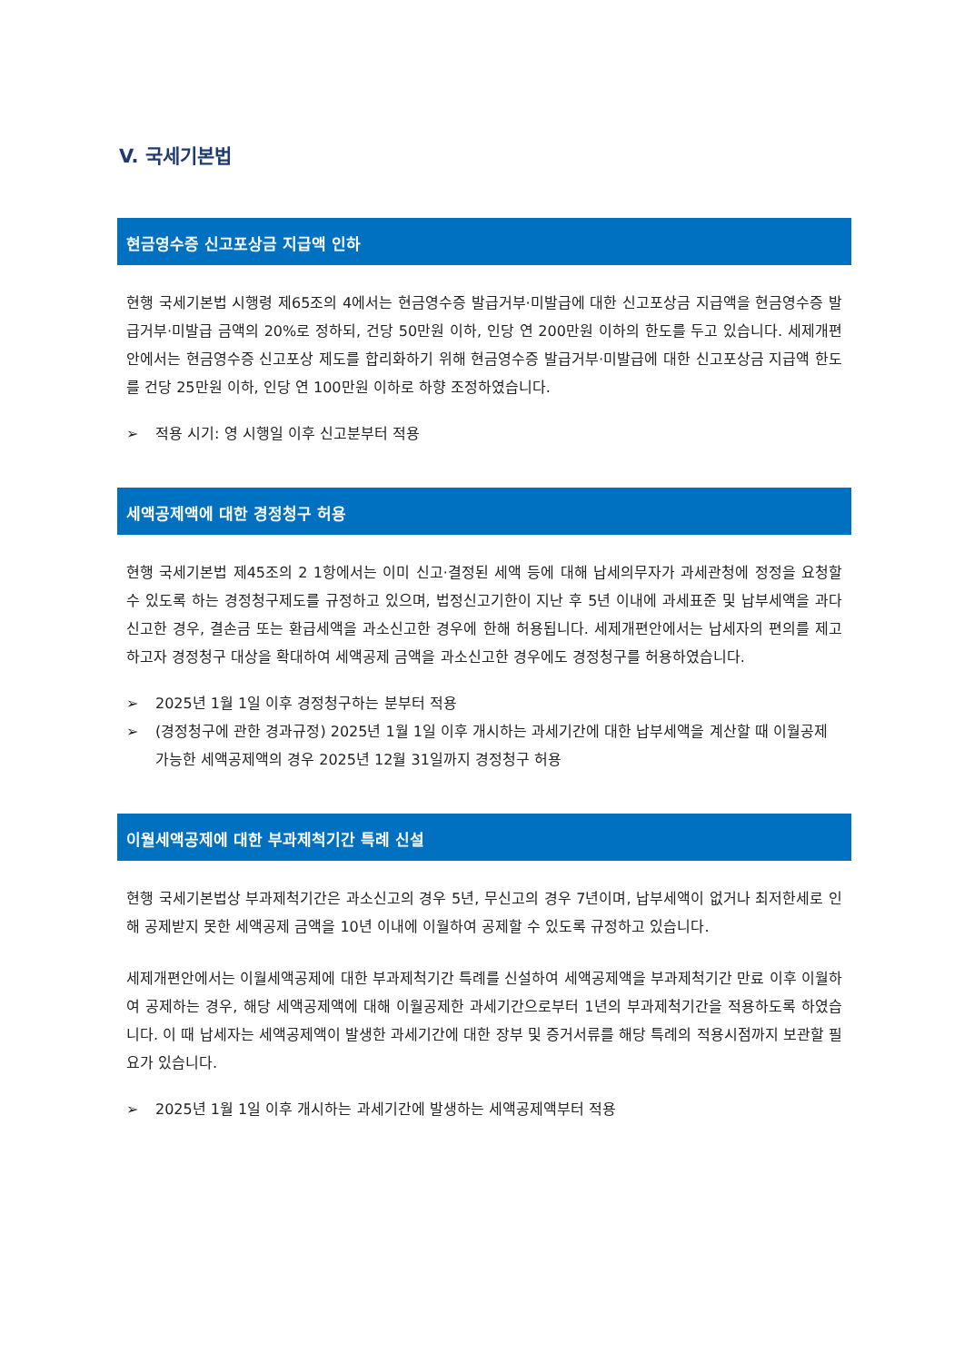V. 국세기본법
현금영수증 신고포상금 지급액 인하
현행 국세기본법 시행령 제65조의 4에서는 현금영수증 발급거부·미발급에 대한 신고포상금 지급액을 현금영수증 발급거부·미발급 금액의 20%로 정하되, 건당 50만원 이하, 인당 연 200만원 이하의 한도를 두고 있습니다. 세제개편안에서는 현금영수증 신고포상 제도를 합리화하기 위해 현금영수증 발급거부·미발급에 대한 신고포상금 지급액 한도를 건당 25만원 이하, 인당 연 100만원 이하로 하향 조정하였습니다.
➢ 적용 시기: 영 시행일 이후 신고분부터 적용
세액공제액에 대한 경정청구 허용
현행 국세기본법 제45조의 2 1항에서는 이미 신고·결정된 세액 등에 대해 납세의무자가 과세관청에 정정을 요청할 수 있도록 하는 경정청구제도를 규정하고 있으며, 법정신고기한이 지난 후 5년 이내에 과세표준 및 납부세액을 과다신고한 경우, 결손금 또는 환급세액을 과소신고한 경우에 한해 허용됩니다. 세제개편안에서는 납세자의 편의를 제고하고자 경정청구 대상을 확대하여 세액공제 금액을 과소신고한 경우에도 경정청구를 허용하였습니다.
➢ 2025년 1월 1일 이후 경정청구하는 분부터 적용
➢ (경정청구에 관한 경과규정) 2025년 1월 1일 이후 개시하는 과세기간에 대한 납부세액을 계산할 때 이월공제 가능한 세액공제액의 경우 2025년 12월 31일까지 경정청구 허용
이월세액공제에 대한 부과제척기간 특례 신설
현행 국세기본법상 부과제척기간은 과소신고의 경우 5년, 무신고의 경우 7년이며, 납부세액이 없거나 최저한세로 인해 공제받지 못한 세액공제 금액을 10년 이내에 이월하여 공제할 수 있도록 규정하고 있습니다.
세제개편안에서는 이월세액공제에 대한 부과제척기간 특례를 신설하여 세액공제액을 부과제척기간 만료 이후 이월하여 공제하는 경우, 해당 세액공제액에 대해 이월공제한 과세기간으로부터 1년의 부과제척기간을 적용하도록 하였습니다. 이 때 납세자는 세액공제액이 발생한 과세기간에 대한 장부 및 증거서류를 해당 특례의 적용시점까지 보관할 필요가 있습니다.
➢ 2025년 1월 1일 이후 개시하는 과세기간에 발생하는 세액공제액부터 적용